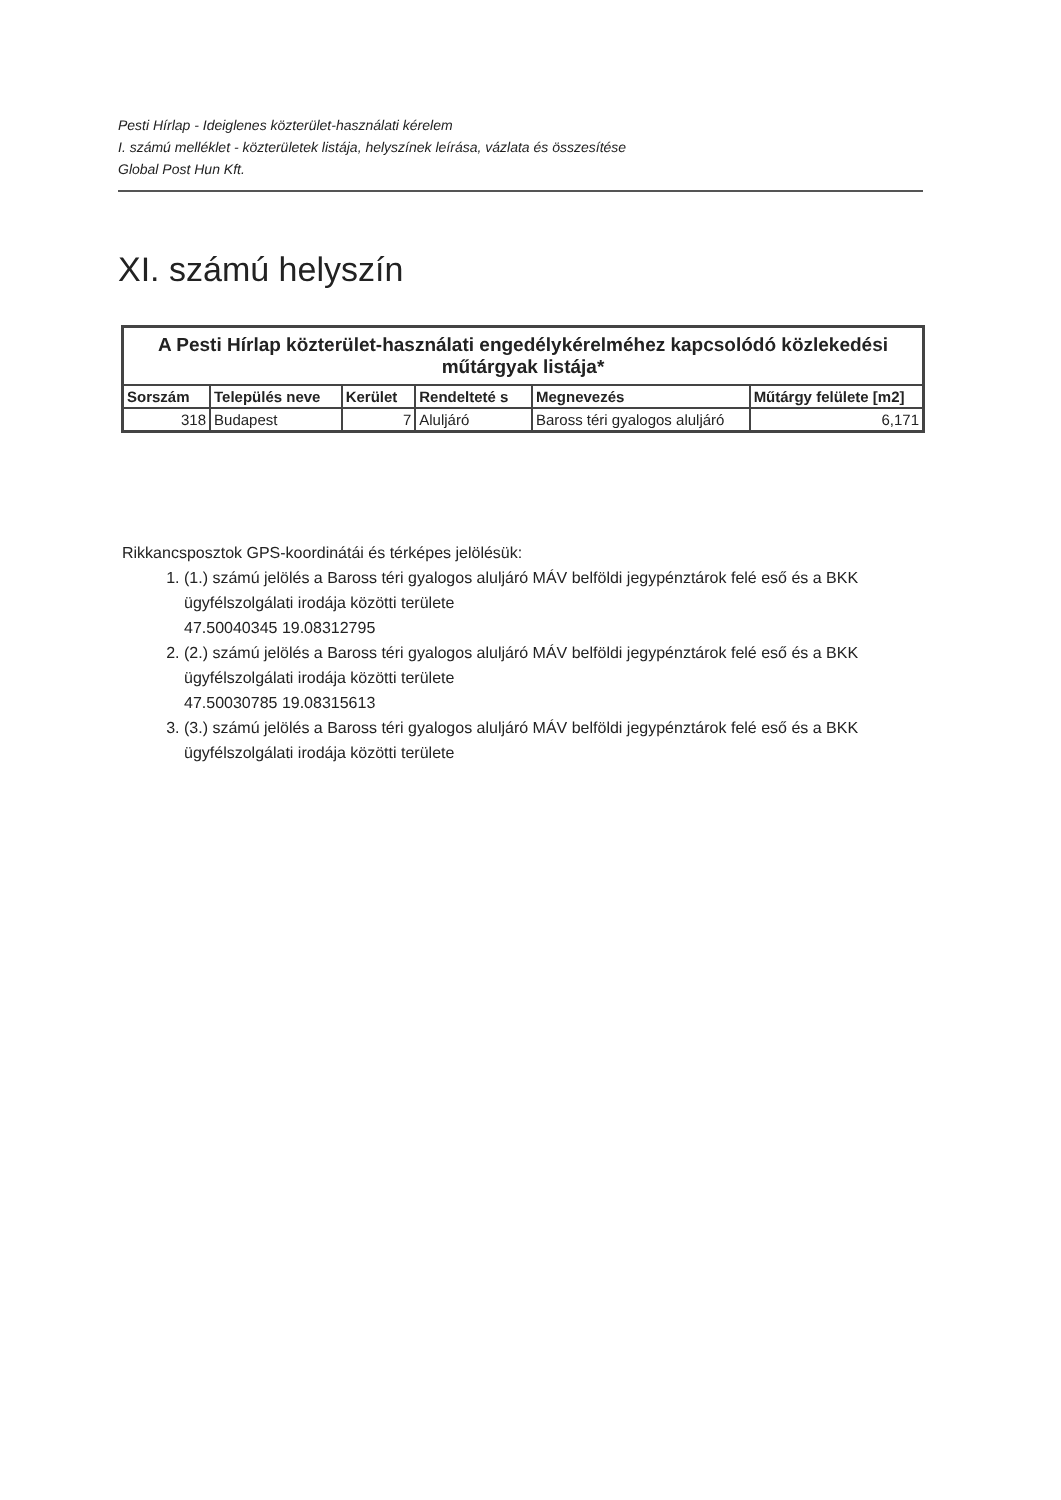Pesti Hírlap - Ideiglenes közterület-használati kérelem
I. számú melléklet - közterületek listája, helyszínek leírása, vázlata és összesítése
Global Post Hun Kft.
XI. számú helyszín
| A Pesti Hírlap közterület-használati engedélykérelméhez kapcsolódó közlekedési műtárgyak listája* | | | | | |
| --- | --- | --- | --- | --- | --- |
| Sorszám | Település neve | Kerület | Rendelteté s | Megnevezés | Műtárgy felülete [m2] |
| 318 | Budapest | 7 | Aluljáró | Baross téri gyalogos aluljáró | 6,171 |
Rikkancsposztok GPS-koordinátái és térképes jelölésük:
1. (1.) számú jelölés a Baross téri gyalogos aluljáró MÁV belföldi jegypénztárok felé eső és a BKK ügyfélszolgálati irodája közötti területe
47.50040345 19.08312795
2. (2.) számú jelölés a Baross téri gyalogos aluljáró MÁV belföldi jegypénztárok felé eső és a BKK ügyfélszolgálati irodája közötti területe
47.50030785 19.08315613
3. (3.) számú jelölés a Baross téri gyalogos aluljáró MÁV belföldi jegypénztárok felé eső és a BKK ügyfélszolgálati irodája közötti területe